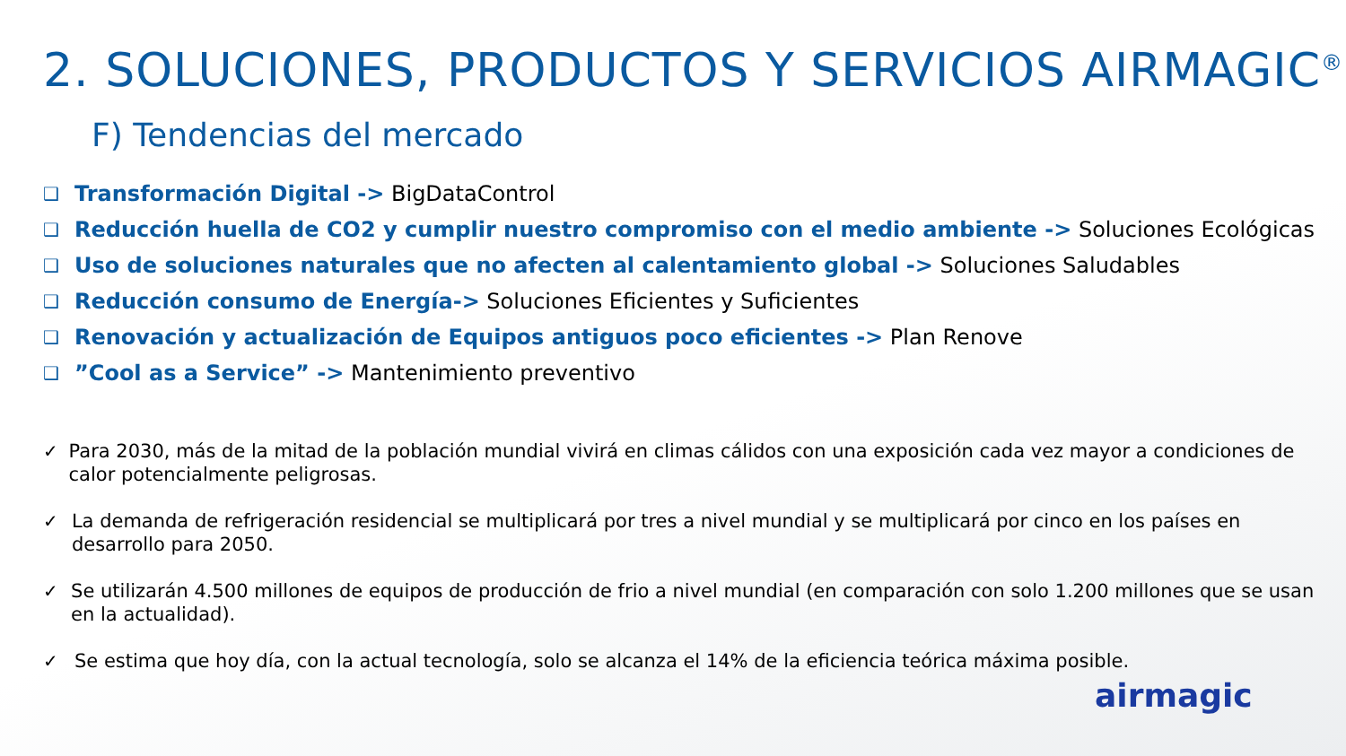2. SOLUCIONES, PRODUCTOS Y SERVICIOS AIRMAGIC<sup>®</sup>
F) Tendencias del mercado
❑ Transformación Digital -> BigDataControl
❑ Reducción huella de CO2 y cumplir nuestro compromiso con el medio ambiente -> Soluciones Ecológicas
❑ Uso de soluciones naturales que no afecten al calentamiento global -> Soluciones Saludables
❑ Reducción consumo de Energía-> Soluciones Eficientes y Suficientes
❑ Renovación y actualización de Equipos antiguos poco eficientes -> Plan Renove
❑”Cool as a Service” -> Mantenimiento preventivo
✓ Para 2030, más de la mitad de la población mundial vivirá en climas cálidos con una exposición cada vez mayor a condiciones de calor potencialmente peligrosas.
✓ La demanda de refrigeración residencial se multiplicará por tres a nivel mundial y se multiplicará por cinco en los países en desarrollo para 2050.
✓ Se utilizarán 4.500 millones de equipos de producción de frio a nivel mundial (en comparación con solo 1.200 millones que se usan en la actualidad).
✓ Se estima que hoy día, con la actual tecnología, solo se alcanza el 14% de la eficiencia teórica máxima posible.
airmagic